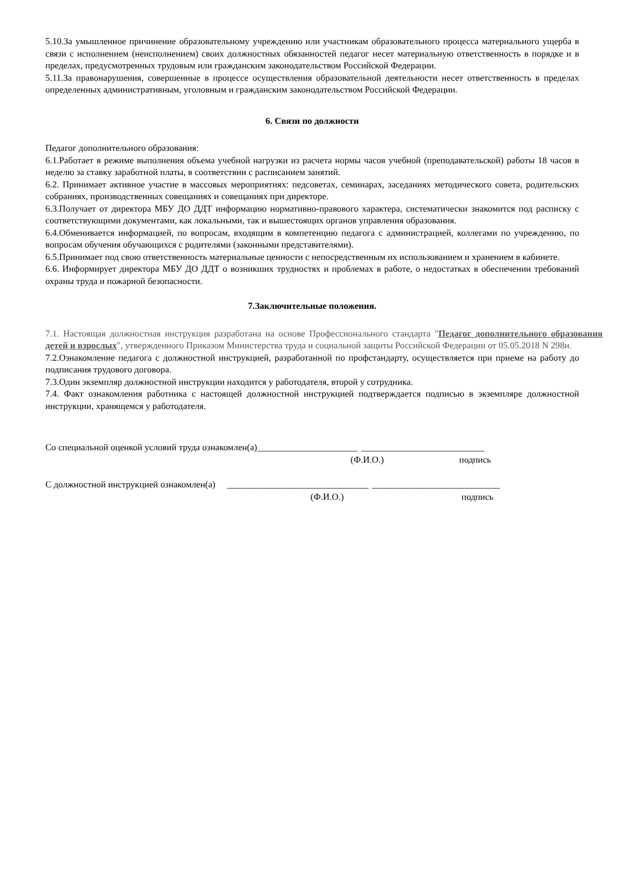5.10.За умышленное причинение образовательному учреждению или участникам образовательного процесса материального ущерба в связи с исполнением (неисполнением) своих должностных обязанностей педагог несет материальную ответственность в порядке и в пределах, предусмотренных трудовым или гражданским законодательством Российской Федерации.
5.11.За правонарушения, совершенные в процессе осуществления образовательной деятельности несет ответственность в пределах определенных административным, уголовным и гражданским законодательством Российской Федерации.
6. Связи по должности
Педагог дополнительного образования:
6.1.Работает в режиме выполнения объема учебной нагрузки из расчета нормы часов учебной (преподавательской) работы 18 часов в неделю за ставку заработной платы, в соответствии с расписанием занятий.
6.2. Принимает активное участие в массовых мероприятиях: педсоветах, семинарах, заседаниях методического совета, родительских собраниях, производственных совещаниях и совещаниях при директоре.
6.3.Получает от директора МБУ ДО ДДТ информацию нормативно-правового характера, систематически знакомится под расписку с соответствующими документами, как локальными, так и вышестоящих органов управления образования.
6.4.Обменивается информацией, по вопросам, входящим в компетенцию педагога с администрацией, коллегами по учреждению, по вопросам обучения обучающихся с родителями (законными представителями).
6.5.Принимает под свою ответственность материальные ценности с непосредственным их использованием и хранением в кабинете.
6.6. Информирует директора МБУ ДО ДДТ о возникших трудностях и проблемах в работе, о недостатках в обеспечении требований охраны труда и пожарной безопасности.
7.Заключительные положения.
7.1. Настоящая должностная инструкция разработана на основе Профессионального стандарта "Педагог дополнительного образования детей и взрослых", утвержденного Приказом Министерства труда и социальной защиты Российской Федерации от 05.05.2018 N 298н.
7.2.Ознакомление педагога с должностной инструкцией, разработанной по профстандарту, осуществляется при приеме на работу до подписания трудового договора.
7.3.Один экземпляр должностной инструкции находится у работодателя, второй у сотрудника.
7.4. Факт ознакомления работника с настоящей должностной инструкцией подтверждается подписью в экземпляре должностной инструкции, хранящемся у работодателя.
Со специальной оценкой условий труда ознакомлен(а)______________________ ___________________________
(Ф.И.О.) подпись
С должностной инструкцией ознакомлен(а) _______________________________ ____________________________
(Ф.И.О.) подпись